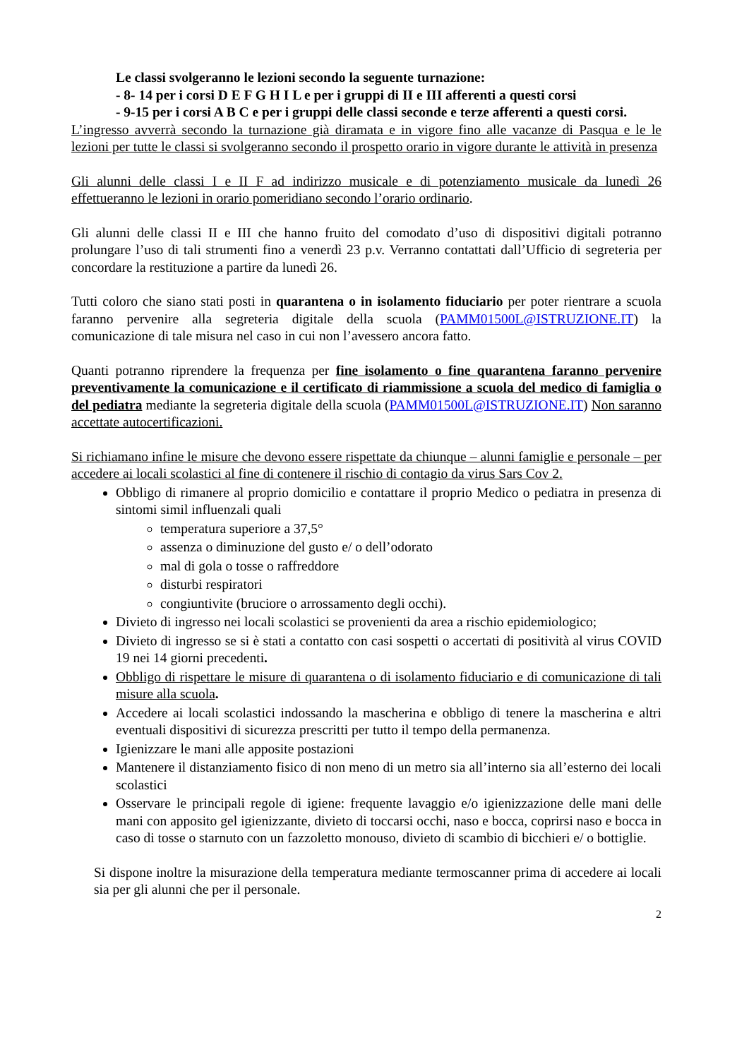Le classi svolgeranno le lezioni secondo la seguente turnazione:
- 8- 14 per i corsi D E F G H I L e per i gruppi di II e III afferenti a questi corsi
- 9-15 per i corsi A B C e per i gruppi delle classi seconde e terze afferenti a questi corsi.
L’ingresso avverrà secondo la turnazione già diramata e in vigore fino alle vacanze di Pasqua e le le lezioni per tutte le classi si svolgeranno secondo il prospetto orario in vigore durante le attività in presenza
Gli alunni delle classi I e II F ad indirizzo musicale e di potenziamento musicale da lunedì 26 effettueranno le lezioni in orario pomeridiano secondo l’orario ordinario.
Gli alunni delle classi II e III che hanno fruito del comodato d’uso di dispositivi digitali potranno prolungare l’uso di tali strumenti fino a venerdì 23 p.v. Verranno contattati dall’Ufficio di segreteria per concordare la restituzione a partire da lunedì 26.
Tutti coloro che siano stati posti in quarantena o in isolamento fiduciario per poter rientrare a scuola faranno pervenire alla segreteria digitale della scuola (PAMM01500L@ISTRUZIONE.IT) la comunicazione di tale misura nel caso in cui non l’avessero ancora fatto.
Quanti potranno riprendere la frequenza per fine isolamento o fine quarantena faranno pervenire preventivamente la comunicazione e il certificato di riammissione a scuola del medico di famiglia o del pediatra mediante la segreteria digitale della scuola (PAMM01500L@ISTRUZIONE.IT) Non saranno accettate autocertificazioni.
Si richiamano infine le misure che devono essere rispettate da chiunque – alunni famiglie e personale – per accedere ai locali scolastici al fine di contenere il rischio di contagio da virus Sars Cov 2.
Obbligo di rimanere al proprio domicilio e contattare il proprio Medico o pediatra in presenza di sintomi simil influenzali quali
temperatura superiore a 37,5°
assenza o diminuzione del gusto e/ o dell’odorato
mal di gola o tosse o raffreddore
disturbi respiratori
congiuntivite (bruciore o arrossamento degli occhi).
Divieto di ingresso nei locali scolastici se provenienti da area a rischio epidemiologico;
Divieto di ingresso se si è stati a contatto con casi sospetti o accertati di positività al virus COVID 19 nei 14 giorni precedenti.
Obbligo di rispettare le misure di quarantena o di isolamento fiduciario e di comunicazione di tali misure alla scuola.
Accedere ai locali scolastici indossando la mascherina e obbligo di tenere la mascherina e altri eventuali dispositivi di sicurezza prescritti per tutto il tempo della permanenza.
Igienizzare le mani alle apposite postazioni
Mantenere il distanziamento fisico di non meno di un metro sia all’interno sia all’esterno dei locali scolastici
Osservare le principali regole di igiene: frequente lavaggio e/o igienizzazione delle mani delle mani con apposito gel igienizzante, divieto di toccarsi occhi, naso e bocca, coprirsi naso e bocca in caso di tosse o starnuto con un fazzoletto monouso, divieto di scambio di bicchieri e/ o bottiglie.
Si dispone inoltre la misurazione della temperatura mediante termoscanner prima di accedere ai locali sia per gli alunni che per il personale.
2